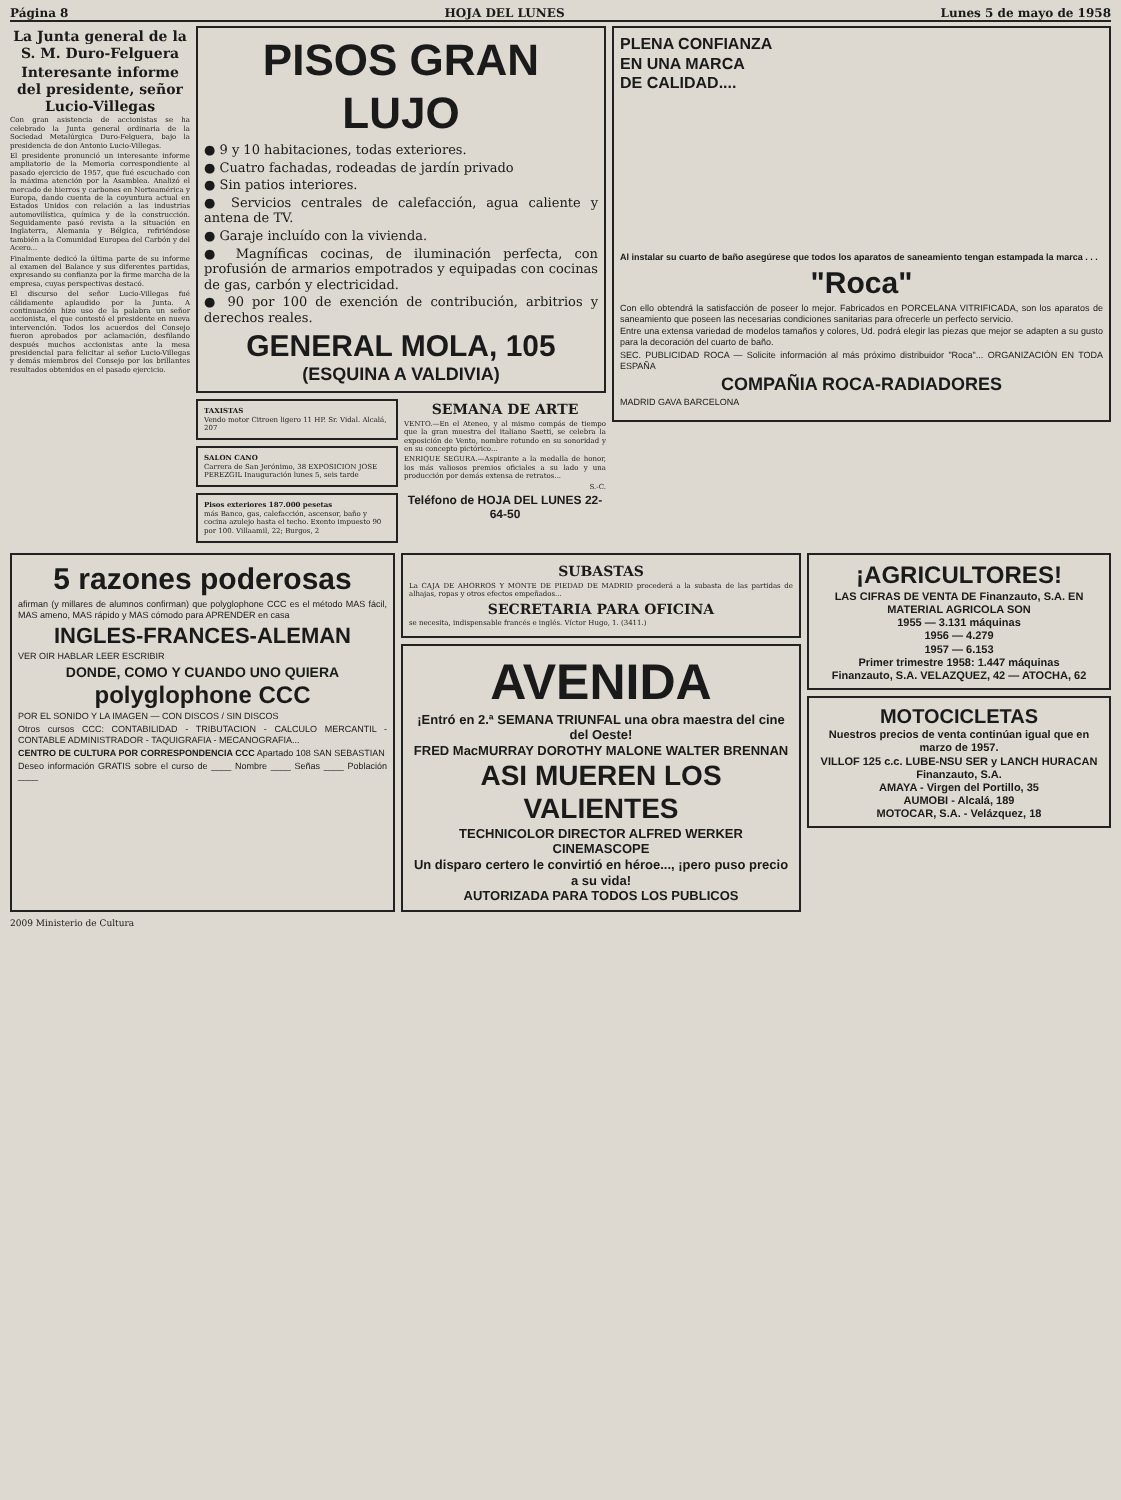Página 8 HOJA DEL LUNES Lunes 5 de mayo de 1958
La Junta general de la S. M. Duro-Felguera
Interesante informe del presidente, señor Lucio-Villegas
Con gran asistencia de accionistas se ha celebrado la Junta general ordinaria de la Sociedad Metalúrgica Duro-Felguera, bajo la presidencia de don Antonio Lucio-Villegas.
El presidente pronunció un interesante informe ampliatorio de la Memoria correspondiente al pasado ejercicio de 1957, que fué escuchado con la máxima atención por la Asamblea. Analizó el mercado de hierros y carbones en Norteamérica y Europa, dando cuenta de la coyuntura actual en Estados Unidos con relación a las industrias automovilística, química y de la construcción. Seguidamente pasó revista a la situación en Inglaterra, Alemania y Bélgica, refiriéndose también a la Comunidad Europea del Carbón y del Acero...
Finalmente dedicó la última parte de su informe al examen del Balance y sus diferentes partidas, expresando su confianza por la firme marcha de la empresa, cuyas perspectivas destacó.
El discurso del señor Lucio-Villegas fué cálidamente aplaudido por la Junta. A continuación hizo uso de la palabra un señor accionista, el que contestó el presidente en nueva intervención. Todos los acuerdos del Consejo fueron aprobados por aclamación, desfilando después muchos accionistas ante la mesa presidencial para felicitar al señor Lucio-Villegas y demás miembros del Consejo por los brillantes resultados obtenidos en el pasado ejercicio.
PISOS GRAN LUJO
● 9 y 10 habitaciones, todas exteriores.
● Cuatro fachadas, rodeadas de jardín privado
● Sin patios interiores.
● Servicios centrales de calefacción, agua caliente y antena de TV.
● Garaje incluído con la vivienda.
● Magníficas cocinas, de iluminación perfecta, con profusión de armarios empotrados y equipadas con cocinas de gas, carbón y electricidad.
● 90 por 100 de exención de contribución, arbitrios y derechos reales.
GENERAL MOLA, 105
(ESQUINA A VALDIVIA)
TAXISTAS
Vendo motor Citroen ligero 11 HP. Sr. Vidal. Alcalá, 207
SALON CANO
Carrera de San Jerónimo, 38 EXPOSICION JOSE PEREZGIL Inauguración lunes 5, seis tarde
Pisos exteriores 187.000 pesetas
más Banco, gas, calefacción, ascensor, baño y cocina azulejo hasta el techo. Exento impuesto 90 por 100. Villaamil, 22; Burgos, 2
SEMANA DE ARTE
VENTO.—En el Ateneo, y al mismo compás de tiempo que la gran muestra del italiano Saetti, se celebra la exposición de Vento, nombre rotundo en su sonoridad y en su concepto pictórico...
ENRIQUE SEGURA.—Aspirante a la medalla de honor, los más valiosos premios oficiales a su lado y una producción por demás extensa de retratos...
S.-C.
Teléfono de HOJA DEL LUNES 22-64-50
PLENA CONFIANZA
EN UNA MARCA
DE CALIDAD....
Al instalar su cuarto de baño asegúrese que todos los aparatos de saneamiento tengan estampada la marca . . .
"Roca"
Con ello obtendrá la satisfacción de poseer lo mejor. Fabricados en PORCELANA VITRIFICADA, son los aparatos de saneamiento que poseen las necesarias condiciones sanitarias para ofrecerle un perfecto servicio.
Entre una extensa variedad de modelos tamaños y colores, Ud. podrá elegir las piezas que mejor se adapten a su gusto para la decoración del cuarto de baño.
SEC. PUBLICIDAD ROCA — Solicite información al más próximo distribuidor "Roca"... ORGANIZACIÓN EN TODA ESPAÑA
COMPAÑIA ROCA-RADIADORES
MADRID GAVA BARCELONA
5 razones poderosas
afirman (y millares de alumnos confirman) que polyglophone CCC es el método MAS fácil, MAS ameno, MAS rápido y MAS cómodo para APRENDER en casa
INGLES-FRANCES-ALEMAN
VER OIR HABLAR LEER ESCRIBIR
DONDE, COMO Y CUANDO UNO QUIERA
polyglophone CCC
POR EL SONIDO Y LA IMAGEN — CON DISCOS / SIN DISCOS
Otros cursos CCC: CONTABILIDAD - TRIBUTACION - CALCULO MERCANTIL - CONTABLE ADMINISTRADOR - TAQUIGRAFIA - MECANOGRAFIA...
CENTRO DE CULTURA POR CORRESPONDENCIA CCC Apartado 108 SAN SEBASTIAN
Deseo información GRATIS sobre el curso de ____ Nombre ____ Señas ____ Población ____
SUBASTAS
La CAJA DE AHORROS Y MONTE DE PIEDAD DE MADRID procederá a la subasta de las partidas de alhajas, ropas y otros efectos empeñados...
SECRETARIA PARA OFICINA
se necesita, indispensable francés e inglés. Víctor Hugo, 1. (3411.)
AVENIDA
¡Entró en 2.ª SEMANA TRIUNFAL una obra maestra del cine del Oeste!
FRED MacMURRAY DOROTHY MALONE WALTER BRENNAN
ASI MUEREN LOS VALIENTES
TECHNICOLOR DIRECTOR ALFRED WERKER CINEMASCOPE
Un disparo certero le convirtió en héroe..., ¡pero puso precio a su vida!
AUTORIZADA PARA TODOS LOS PUBLICOS
¡AGRICULTORES!
LAS CIFRAS DE VENTA DE Finanzauto, S.A. EN MATERIAL AGRICOLA SON
1955 — 3.131 máquinas
1956 — 4.279
1957 — 6.153
Primer trimestre 1958: 1.447 máquinas
Finanzauto, S.A. VELAZQUEZ, 42 — ATOCHA, 62
MOTOCICLETAS
Nuestros precios de venta continúan igual que en marzo de 1957.
VILLOF 125 c.c. LUBE-NSU SER y LANCH HURACAN
Finanzauto, S.A.
AMAYA - Virgen del Portillo, 35
AUMOBI - Alcalá, 189
MOTOCAR, S.A. - Velázquez, 18
2009 Ministerio de Cultura